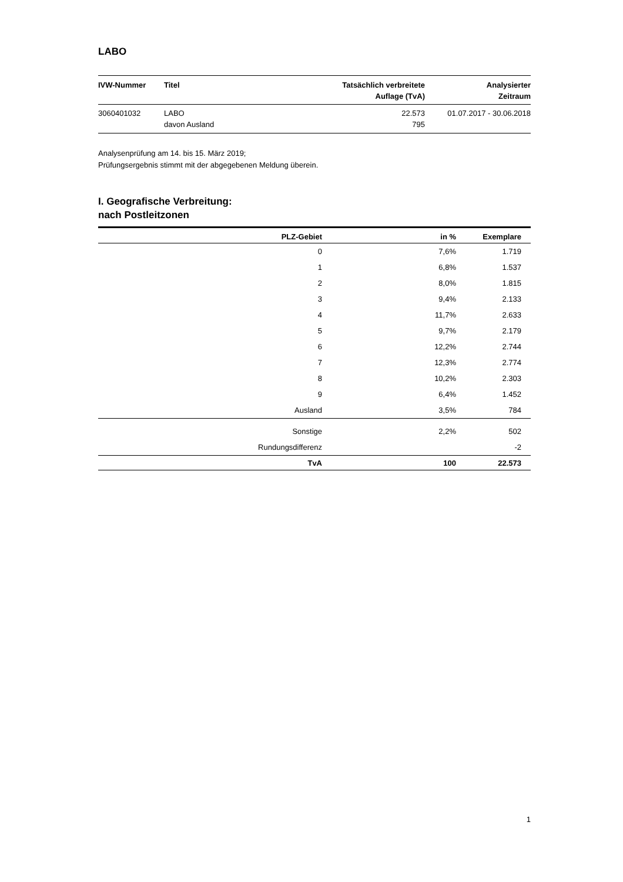LABO
| IVW-Nummer | Titel | Tatsächlich verbreitete Auflage (TvA) | Analysierter Zeitraum |
| --- | --- | --- | --- |
| 3060401032 | LABO davon Ausland | 22.573 795 | 01.07.2017 - 30.06.2018 |
Analysenprüfung am 14. bis 15. März 2019;
Prüfungsergebnis stimmt mit der abgegebenen Meldung überein.
I. Geografische Verbreitung:
nach Postleitzonen
| PLZ-Gebiet | in % | Exemplare |
| --- | --- | --- |
| 0 | 7,6% | 1.719 |
| 1 | 6,8% | 1.537 |
| 2 | 8,0% | 1.815 |
| 3 | 9,4% | 2.133 |
| 4 | 11,7% | 2.633 |
| 5 | 9,7% | 2.179 |
| 6 | 12,2% | 2.744 |
| 7 | 12,3% | 2.774 |
| 8 | 10,2% | 2.303 |
| 9 | 6,4% | 1.452 |
| Ausland | 3,5% | 784 |
| Sonstige | 2,2% | 502 |
| Rundungsdifferenz | | -2 |
| TvA | 100 | 22.573 |
1